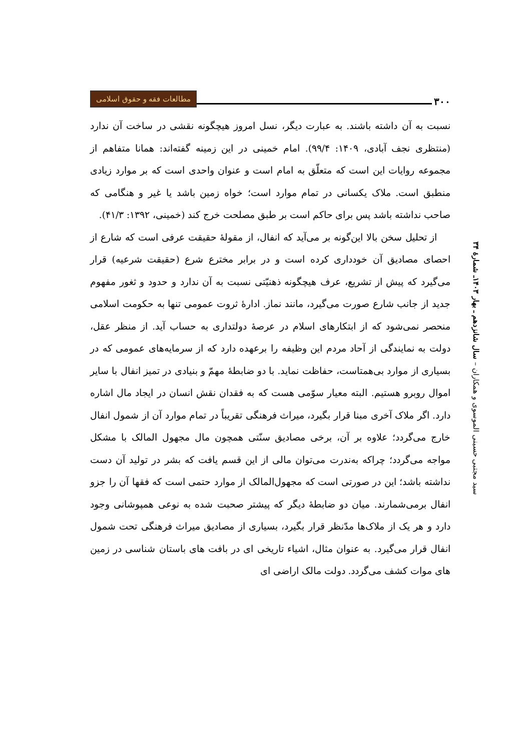۳۰۰ مطالعات فقه و حقوق اسلامی
نسبت به آن داشته باشند. به عبارت دیگر، نسل امروز هیچگونه نقشی در ساخت آن ندارد (منتظری نجف آبادی، ۱۴۰۹: ۹۹/۴). امام خمینی در این زمینه گفته‌اند: همانا متفاهم از مجموعه روایات این است که متعلّق به امام است و عنوان واحدی است که بر موارد زیادی منطبق است. ملاک یکسانی در تمام موارد است؛ خواه زمین باشد یا غیر و هنگامی که صاحب نداشته باشد پس برای حاکم است بر طبق مصلحت خرج کند (خمینی، ۱۳۹۲: ۴۱/۳).
از تحلیل سخن بالا این‌گونه بر می‌آید که انفال، از مقولهٔ حقیقت عرفی است که شارع از احصای مصادیق آن خودداری کرده است و در برابر مخترع شرع (حقیقت شرعیه) قرار می‌گیرد که پیش از تشریع، عرف هیچگونه ذهنیّتی نسبت به آن ندارد و حدود و ثغور مفهوم جدید از جانب شارع صورت می‌گیرد، مانند نماز. ادارهٔ ثروت عمومی تنها به حکومت اسلامی منحصر نمی‌شود که از ابتکارهای اسلام در عرصهٔ دولتداری به حساب آید. از منظر عقل، دولت به نمایندگی از آحاد مردم این وظیفه را برعهده دارد که از سرمایه‌های عمومی که در بسیاری از موارد بی‌همتاست، حفاظت نماید. با دو ضابطهٔ مهمّ و بنیادی در تمیز انفال با سایر اموال روبرو هستیم. البته معیار سوّمی هست که به فقدان نقش انسان در ایجاد مال اشاره دارد. اگر ملاک آخری مبنا قرار بگیرد، میراث فرهنگی تقریباً در تمام موارد آن از شمول انفال خارج می‌گردد؛ علاوه بر آن، برخی مصادیق سنّتی همچون مال مجهول المالک با مشکل مواجه می‌گردد؛ چراکه به‌ندرت می‌توان مالی از این قسم یافت که بشر در تولید آن دست نداشته باشد؛ این در صورتی است که مجهول‌المالک از موارد حتمی است که فقها آن را جزو انفال برمی‌شمارند. میان دو ضابطهٔ دیگر که پیشتر صحبت شده به نوعی همپوشانی وجود دارد و هر یک از ملاک‌ها مدّنظر قرار بگیرد، بسیاری از مصادیق میراث فرهنگی تحت شمول انفال قرار می‌گیرد. به عنوان مثال، اشیاء تاریخی ای در بافت های باستان شناسی در زمین های موات کشف می‌گردد. دولت مالک اراضی ای
سید مجتبی حسینی الموسوی و همکاران – سال شانزدهم ـ بهار ۱۴۰۳ـ شمارهٔ ۳۴